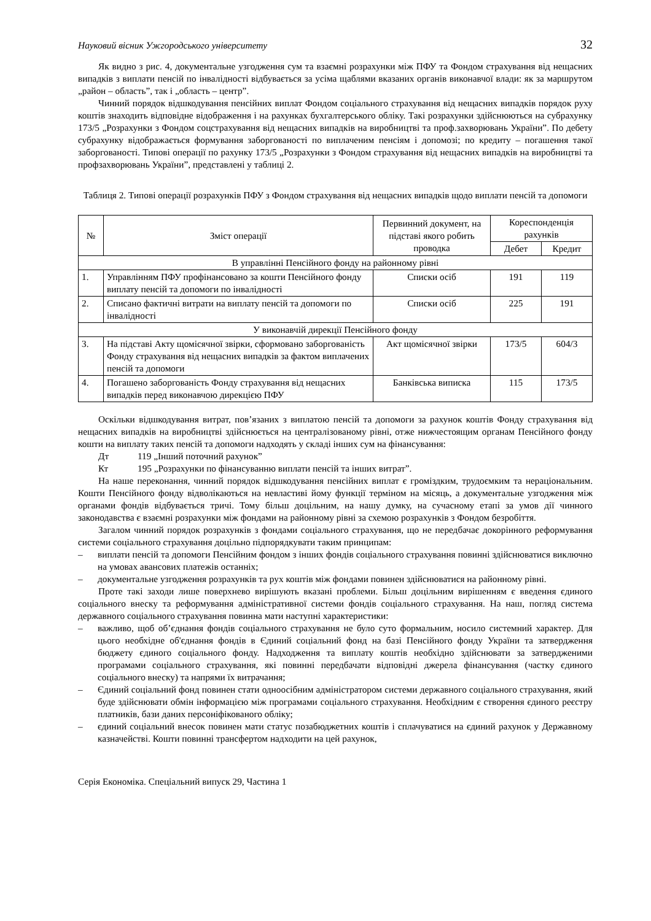Науковий вісник Ужгородського університету 32
Як видно з рис. 4, документальне узгодження сум та взаємні розрахунки між ПФУ та Фондом страхування від нещасних випадків з виплати пенсій по інвалідності відбувається за усіма щаблями вказаних органів виконавчої влади: як за маршрутом „район – область”, так і „область – центр”.
Чинний порядок відшкодування пенсійних виплат Фондом соціального страхування від нещасних випадків порядок руху коштів знаходить відповідне відображення і на рахунках бухгалтерського обліку. Такі розрахунки здійснюються на субрахунку 173/5 „Розрахунки з Фондом соцстрахування від нещасних випадків на виробництві та проф.захворювань України”. По дебету субрахунку відображається формування заборгованості по виплаченим пенсіям і допомозі; по кредиту – погашення такої заборгованості. Типові операції по рахунку 173/5 „Розрахунки з Фондом страхування від нещасних випадків на виробництві та профзахворювань України”, представлені у таблиці 2.
Таблиця 2. Типові операції розрахунків ПФУ з Фондом страхування від нещасних випадків щодо виплати пенсій та допомоги
| № | Зміст операції | Первинний документ, на підставі якого робить проводка | Кореспонденція рахунків | |
| --- | --- | --- | --- | --- |
| | | | Дебет | Кредит |
| В управлінні Пенсійного фонду на районному рівні | | | | |
| 1. | Управлінням ПФУ профінансовано за кошти Пенсійного фонду виплату пенсій та допомоги по інвалідності | Списки осіб | 191 | 119 |
| 2. | Списано фактичні витрати на виплату пенсій та допомоги по інвалідності | Списки осіб | 225 | 191 |
| У виконавчій дирекції Пенсійного фонду | | | | |
| 3. | На підставі Акту щомісячної звірки, сформовано заборгованість Фонду страхування від нещасних випадків за фактом виплачених пенсій та допомоги | Акт щомісячної звірки | 173/5 | 604/3 |
| 4. | Погашено заборгованість Фонду страхування від нещасних випадків перед виконавчою дирекцією ПФУ | Банківська виписка | 115 | 173/5 |
Оскільки відшкодування витрат, пов’язаних з виплатою пенсій та допомоги за рахунок коштів Фонду страхування від нещасних випадків на виробництві здійснюється на централізованому рівні, отже нижчестоящим органам Пенсійного фонду кошти на виплату таких пенсій та допомоги надходять у складі інших сум на фінансування:
Дт 119 „Інший поточний рахунок”
Кт 195 „Розрахунки по фінансуванню виплати пенсій та інших витрат”.
На наше переконання, чинний порядок відшкодування пенсійних виплат є громіздким, трудоємким та нераціональним. Кошти Пенсійного фонду відволікаються на невластиві йому функції терміном на місяць, а документальне узгодження між органами фондів відбувається тричі. Тому більш доцільним, на нашу думку, на сучасному етапі за умов дії чинного законодавства є взаємні розрахунки між фондами на районному рівні за схемою розрахунків з Фондом безробіття.
Загалом чинний порядок розрахунків з фондами соціального страхування, що не передбачає докорінного реформування системи соціального страхування доцільно підпорядкувати таким принципам:
– виплати пенсій та допомоги Пенсійним фондом з інших фондів соціального страхування повинні здійснюватися виключно на умовах авансових платежів останніх;
– документальне узгодження розрахунків та рух коштів між фондами повинен здійснюватися на районному рівні.
Проте такі заходи лише поверхнево вирішують вказані проблеми. Більш доцільним вирішенням є введення єдиного соціального внеску та реформування адміністративної системи фондів соціального страхування. На наш, погляд система державного соціального страхування повинна мати наступні характеристики:
– важливо, щоб об’єднання фондів соціального страхування не було суто формальним, носило системний характер. Для цього необхідне об'єднання фондів в Єдиний соціальний фонд на базі Пенсійного фонду України та затвердження бюджету єдиного соціального фонду. Надходження та виплату коштів необхідно здійснювати за затвердженими програмами соціального страхування, які повинні передбачати відповідні джерела фінансування (частку єдиного соціального внеску) та напрями їх витрачання;
– Єдиний соціальний фонд повинен стати одноосібним адміністратором системи державного соціального страхування, який буде здійснювати обмін інформацією між програмами соціального страхування. Необхідним є створення єдиного реєстру платників, бази даних персоніфікованого обліку;
– єдиний соціальний внесок повинен мати статус позабюджетних коштів і сплачуватися на єдиний рахунок у Державному казначействі. Кошти повинні трансфертом надходити на цей рахунок,
Серія Економіка. Спеціальний випуск 29, Частина 1